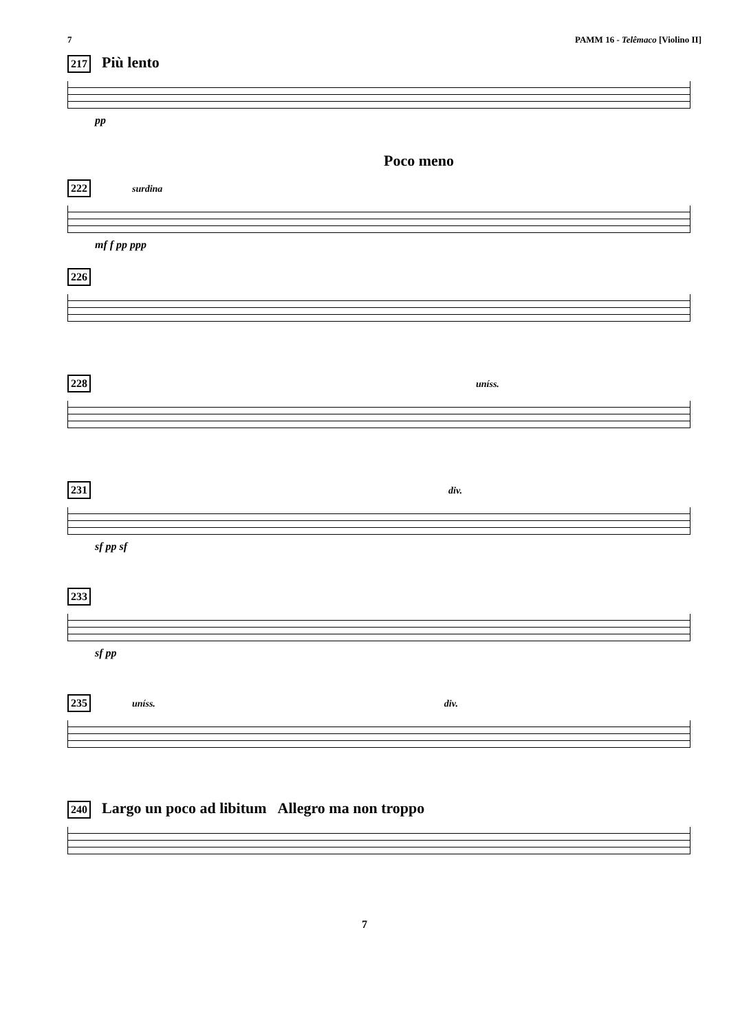7 PAMM 16 - Telêmaco [Violino II]
217 Più lento
pp
Poco meno
222 surdina
mf f pp ppp
226
228 uníss.
231 div.
sf pp sf
233
sf pp
235 uníss. div.
240 Largo un poco ad libitum Allegro ma non troppo
7